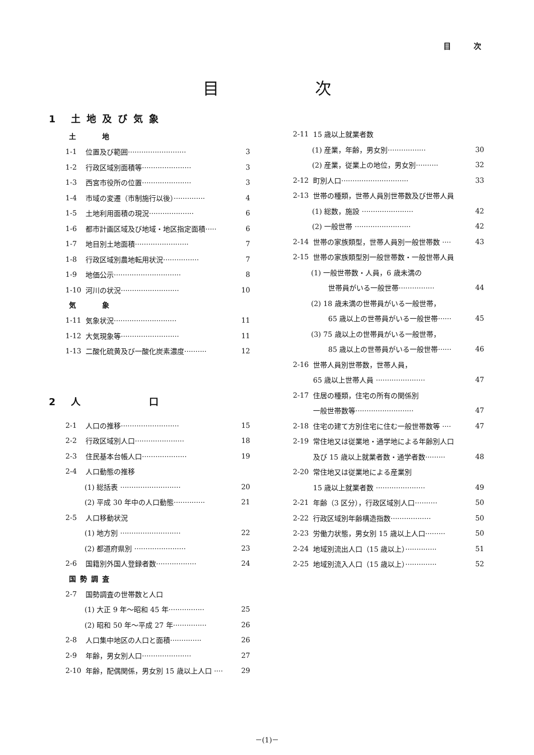目 次
目 次
1 土地及び気象
土　　地
1-1 位置及び範囲·························· 3
1-2 行政区域別面積等······················ 3
1-3 西宮市役所の位置······················ 3
1-4 市域の変遷（市制施行以後）·············· 4
1-5 土地利用面積の現況···················· 6
1-6 都市計画区域及び地域・地区指定面積····· 6
1-7 地目別土地面積························ 7
1-8 行政区域別農地転用状況················ 7
1-9 地価公示······························ 8
1-10 河川の状況·························· 10
気　　象
1-11 気象状況···························· 11
1-12 大気現象等·························· 11
1-13 二酸化硫黄及び一酸化炭素濃度·········· 12
2 人　　　　口
2-1 人口の推移·························· 15
2-2 行政区域別人口······················ 18
2-3 住民基本台帳人口···················· 19
2-4 人口動態の推移
(1) 総括表 ··························· 20
(2) 平成 30 年中の人口動態·············· 21
2-5 人口移動状況
(1) 地方別 ··························· 22
(2) 都道府県別 ······················· 23
2-6 国籍別外国人登録者数·················· 24
国勢調査
2-7 国勢調査の世帯数と人口
(1) 大正 9 年～昭和 45 年················ 25
(2) 昭和 50 年～平成 27 年··············· 26
2-8 人口集中地区の人口と面積·············· 26
2-9 年齢，男女別人口······················ 27
2-10 年齢，配偶関係，男女別 15 歳以上人口 ···· 29
2-11 15 歳以上就業者数
(1) 産業，年齢，男女別················· 30
(2) 産業，従業上の地位，男女別·········· 32
2-12 町別人口······························ 33
2-13 世帯の種類，世帯人員別世帯数及び世帯人員
(1) 総数，施設 ······················· 42
(2) 一般世帯 ························· 42
2-14 世帯の家族類型，世帯人員別一般世帯数 ···· 43
2-15 世帯の家族類型別一般世帯数・一般世帯人員
(1) 一般世帯数・人員，6 歳未満の
世帯員がいる一般世帯················ 44
(2) 18 歳未満の世帯員がいる一般世帯，
65 歳以上の世帯員がいる一般世帯······ 45
(3) 75 歳以上の世帯員がいる一般世帯，
85 歳以上の世帯員がいる一般世帯······ 46
2-16 世帯人員別世帯数，世帯人員，
65 歳以上世帯人員 ······················ 47
2-17 住居の種類，住宅の所有の関係別
一般世帯数等·························· 47
2-18 住宅の建て方別住宅に住む一般世帯数等 ···· 47
2-19 常住地又は従業地・通学地による年齢別人口
及び 15 歳以上就業者数・通学者数········· 48
2-20 常住地又は従業地による産業別
15 歳以上就業者数 ······················ 49
2-21 年齢（3 区分），行政区域別人口·········· 50
2-22 行政区域別年齢構造指数·················· 50
2-23 労働力状態，男女別 15 歳以上人口········· 50
2-24 地域別流出人口（15 歳以上）·············· 51
2-25 地域別流入人口（15 歳以上）·············· 52
－(1)－